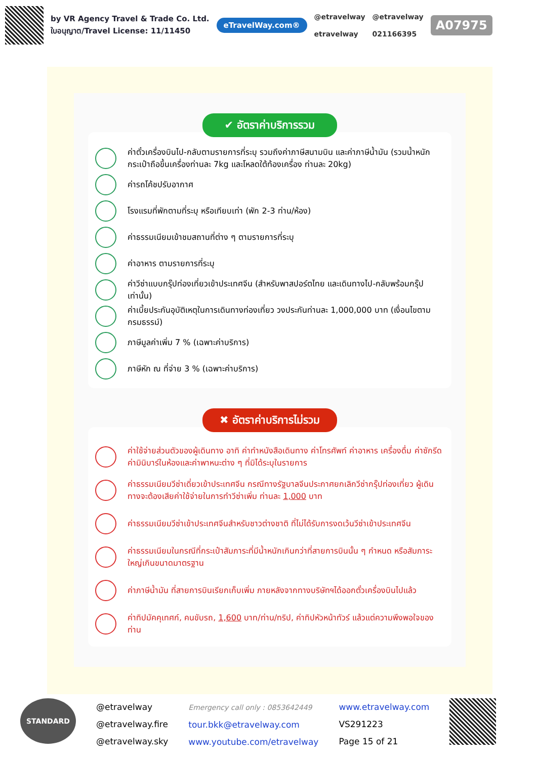by VR Agency Travel & Trade Co. Ltd.
ใบอนุญาต/Travel License: 11/11450
eTravelWay.com®
@etravelway
etravelway
@etravelway
021166395
A07975
✔ อัตราค่าบริการรวม
ค่าตั๋วเครื่องบินไป-กลับตามรายการที่ระบุ รวมถึงค่าภาษีสนามบิน และค่าภาษีน้ำมัน (รวมน้ำหนักกระเป๋าถือขึ้นเครื่องท่านละ 7kg และโหลดใต้ท้องเครื่อง ท่านละ 20kg)
ค่ารถโค้ชปรับอากาศ
โรงแรมที่พักตามที่ระบุ หรือเทียบเท่า (พัก 2-3 ท่าน/ห้อง)
ค่าธรรมเนียมเข้าชมสถานที่ต่าง ๆ ตามรายการที่ระบุ
ค่าอาหาร ตามรายการที่ระบุ
ค่าวีซ่าแบบกรุ๊ปท่องเที่ยวเข้าประเทศจีน (สำหรับพาสปอร์ตไทย และเดินทางไป-กลับพร้อมกรุ๊ปเท่านั้น)
ค่าเบี้ยประกันอุบัติเหตุในการเดินทางท่องเที่ยว วงประกันท่านละ 1,000,000 บาท (เงื่อนไขตามกรมธรรม์)
ภาษีมูลค่าเพิ่ม 7 % (เฉพาะค่าบริการ)
ภาษีหัก ณ ที่จ่าย 3 % (เฉพาะค่าบริการ)
✖ อัตราค่าบริการไม่รวม
ค่าใช้จ่ายส่วนตัวของผู้เดินทาง อาทิ ค่าทำหนังสือเดินทาง ค่าโทรศัพท์ ค่าอาหาร เครื่องดื่ม ค่าซักรีด ค่ามินิบาร์ในห้องและค่าพาหนะต่าง ๆ ที่มิได้ระบุในรายการ
ค่าธรรมเนียมวีซ่าเดี่ยวเข้าประเทศจีน กรณีทางรัฐบาลจีนประกาศยกเลิกวีซ่ากรุ๊ปท่องเที่ยว ผู้เดินทางจะต้องเสียค่าใช้จ่ายในการทำวีซ่าเพิ่ม ท่านละ 1,000 บาท
ค่าธรรมเนียมวีซ่าเข้าประเทศจีนสำหรับชาวต่างชาติ ที่ไม่ได้รับการงดเว้นวีซ่าเข้าประเทศจีน
ค่าธรรมเนียมในกรณีที่กระเป๋าสัมภาระที่มีน้ำหนักเกินกว่าที่สายการบินนั้น ๆ กำหนด หรือสัมภาระใหญ่เกินขนาดมาตรฐาน
ค่าภาษีน้ำมัน ที่สายการบินเรียกเก็บเพิ่ม ภายหลังจากทางบริษัทฯได้ออกตั๋วเครื่องบินไปแล้ว
ค่าทิปมัคคุเทศก์, คนขับรถ, 1,600 บาท/ท่าน/ทริป, ค่าทิปหัวหน้าทัวร์ แล้วแต่ความพึงพอใจของท่าน
STANDARD
@etravelway
@etravelway.fire
@etravelway.sky
Emergency call only : 0853642449
tour.bkk@etravelway.com
www.youtube.com/etravelway
www.etravelway.com
VS291223
Page 15 of 21